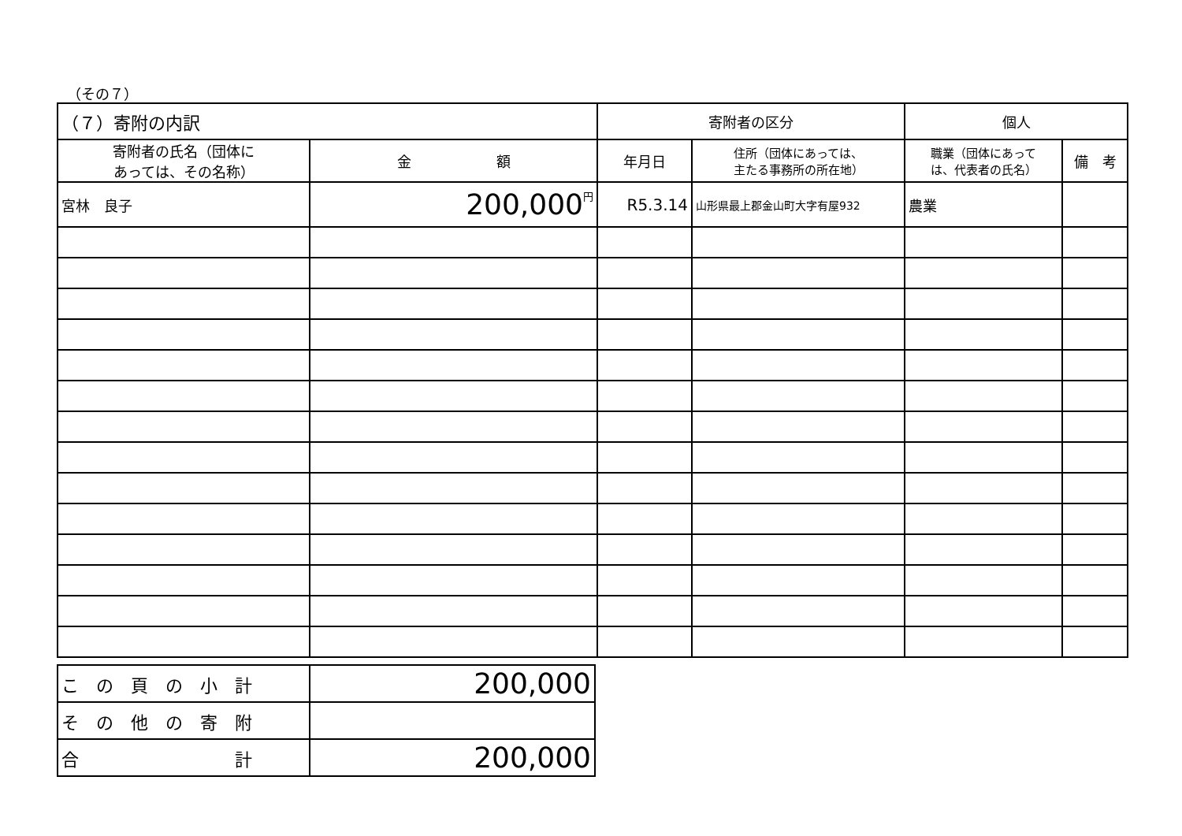（その７）
| （７）寄附の内訳 | | 寄附者の区分 | | 個人 | |
| --- | --- | --- | --- | --- | --- |
| 寄附者の氏名（団体に あっては、その名称） | 金 額 | 年月日 | 住所（団体にあっては、 主たる事務所の所在地） | 職業（団体にあって は、代表者の氏名） | 備 考 |
| 宮林 良子 | <sup>円</sup>200,000 | R5.3.14 | 山形県最上郡金山町大字有屋932 | 農業 | |
| こ の 頁 の 小 計 | 200,000 |
| そ の 他 の 寄 附 | |
| 合 計 | 200,000 |